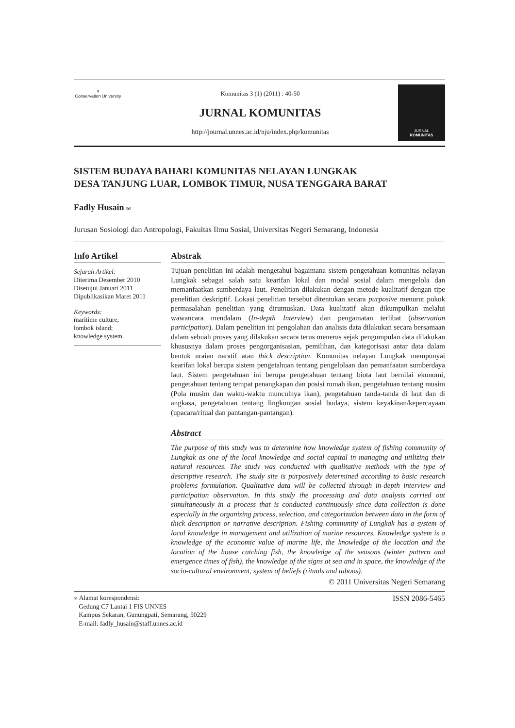☀
Conservation University
Komunitas 3 (1) (2011) : 40-50
JURNAL KOMUNITAS
http://journal.unnes.ac.id/nju/index.php/komunitas
JURNAL
KOMUNITAS
SISTEM BUDAYA BAHARI KOMUNITAS NELAYAN LUNGKAK
DESA TANJUNG LUAR, LOMBOK TIMUR, NUSA TENGGARA BARAT
Fadly Husain ✉
Jurusan Sosiologi dan Antropologi, Fakultas Ilmu Sosial, Universitas Negeri Semarang, Indonesia
Info Artikel
Sejarah Artikel:
Diterima Desember 2010
Disetujui Januari 2011
Dipublikasikan Maret 2011
Keywords:
maritime culture;
lombok island;
knowledge system.
Abstrak
Tujuan penelitian ini adalah mengetahui bagaimana sistem pengetahuan komunitas nelayan Lungkak sebagai salah satu kearifan lokal dan modal sosial dalam mengelola dan memanfaatkan sumberdaya laut. Penelitian dilakukan dengan metode kualitatif dengan tipe penelitian deskriptif. Lokasi penelitian tersebut ditentukan secara purposive menurut pokok permasalahan penelitian yang dirumuskan. Data kualitatif akan dikumpulkan melalui wawancara mendalam (In-depth Interview) dan pengamatan terlibat (observation participation). Dalam penelitian ini pengolahan dan analisis data dilakukan secara bersamaan dalam sebuah proses yang dilakukan secara terus menerus sejak pengumpulan data dilakukan khususnya dalam proses pengorganisasian, pemilihan, dan kategorisasi antar data dalam bentuk uraian naratif atau thick description. Komunitas nelayan Lungkak mempunyai kearifan lokal berupa sistem pengetahuan tentang pengelolaan dan pemanfaatan sumberdaya laut. Sistem pengetahuan ini berupa pengetahuan tentang biota laut bernilai ekonomi, pengetahuan tentang tempat penangkapan dan posisi rumah ikan, pengetahuan tentang musim (Pola musim dan waktu-waktu munculnya ikan), pengetahuan tanda-tanda di laut dan di angkasa, pengetahuan tentang lingkungan sosial budaya, sistem keyakinan/kepercayaan (upacara/ritual dan pantangan-pantangan).
Abstract
The purpose of this study was to determine how knowledge system of fishing community of Lungkak as one of the local knowledge and social capital in managing and utilizing their natural resources. The study was conducted with qualitative methods with the type of descriptive research. The study site is purposively determined according to basic research problems formulation. Qualitative data will be collected through in-depth interview and participation observation. In this study the processing and data analysis carried out simultaneously in a process that is conducted continuously since data collection is done especially in the organizing process, selection, and categorization between data in the form of thick description or narrative description. Fishing community of Lungkak has a system of local knowledge in management and utilization of marine resources. Knowledge system is a knowledge of the economic value of marine life, the knowledge of the location and the location of the house catching fish, the knowledge of the seasons (winter pattern and emergence times of fish), the knowledge of the signs at sea and in space, the knowledge of the socio-cultural environment, system of beliefs (rituals and taboos).
© 2011 Universitas Negeri Semarang
✉ Alamat korespondensi:
Gedung C7 Lantai 1 FIS UNNES
Kampus Sekaran, Gunungpati, Semarang, 50229
E-mail: fadly_husain@staff.unnes.ac.id
ISSN 2086-5465